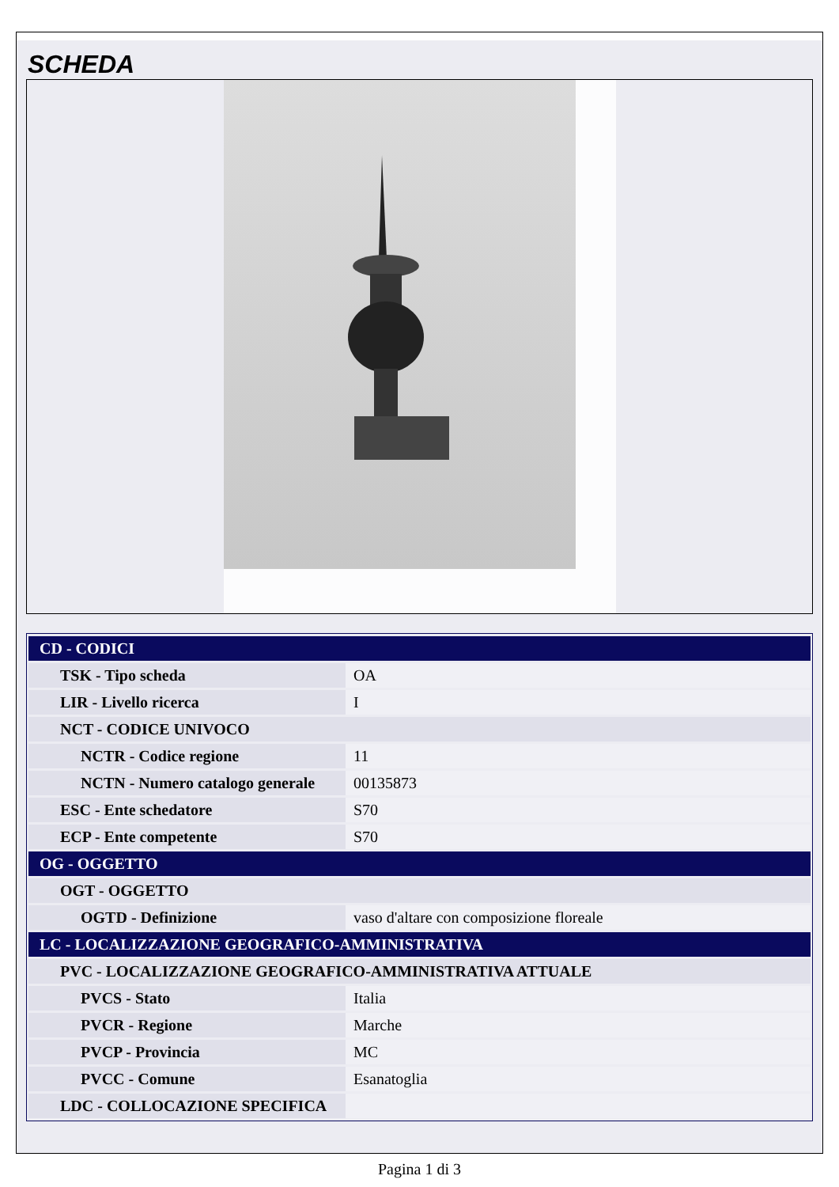SCHEDA
| CD - CODICI | |
| TSK - Tipo scheda | OA |
| LIR - Livello ricerca | I |
| NCT - CODICE UNIVOCO | |
| NCTR - Codice regione | 11 |
| NCTN - Numero catalogo generale | 00135873 |
| ESC - Ente schedatore | S70 |
| ECP - Ente competente | S70 |
| OG - OGGETTO | |
| OGT - OGGETTO | |
| OGTD - Definizione | vaso d'altare con composizione floreale |
| LC - LOCALIZZAZIONE GEOGRAFICO-AMMINISTRATIVA | |
| PVC - LOCALIZZAZIONE GEOGRAFICO-AMMINISTRATIVA ATTUALE | |
| PVCS - Stato | Italia |
| PVCR - Regione | Marche |
| PVCP - Provincia | MC |
| PVCC - Comune | Esanatoglia |
| LDC - COLLOCAZIONE SPECIFICA | |
Pagina 1 di 3